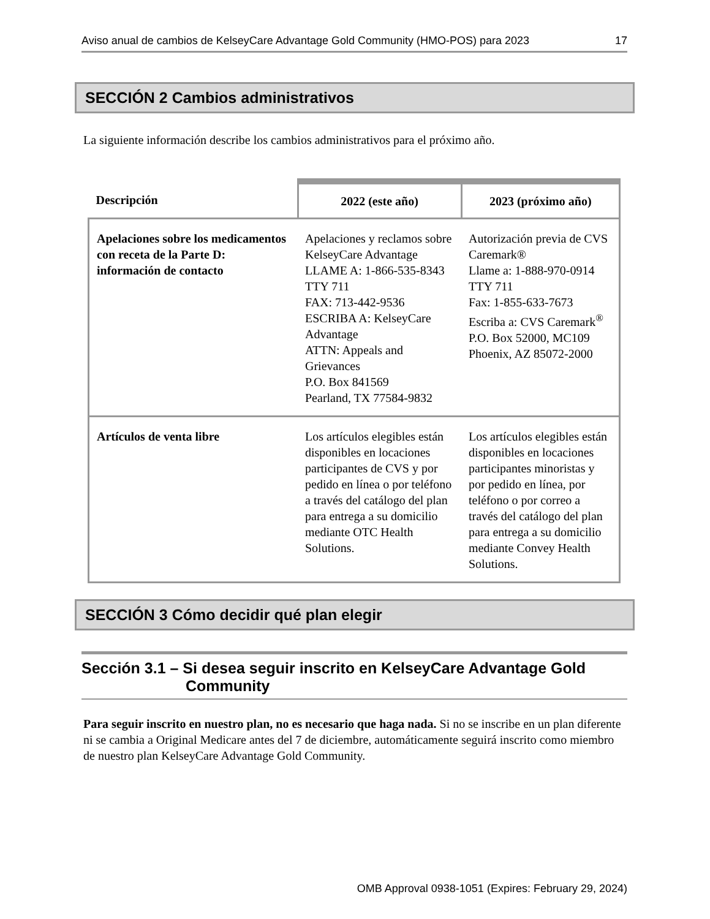Aviso anual de cambios de KelseyCare Advantage Gold Community (HMO-POS) para 2023 17
SECCIÓN 2 Cambios administrativos
La siguiente información describe los cambios administrativos para el próximo año.
| Descripción | 2022 (este año) | 2023 (próximo año) |
| --- | --- | --- |
| Apelaciones sobre los medicamentos con receta de la Parte D: información de contacto | Apelaciones y reclamos sobre KelseyCare Advantage LLAME A: 1-866-535-8343 TTY 711 FAX: 713-442-9536 ESCRIBA A: KelseyCare Advantage ATTN: Appeals and Grievances P.O. Box 841569 Pearland, TX 77584-9832 | Autorización previa de CVS Caremark® Llame a: 1-888-970-0914 TTY 711 Fax: 1-855-633-7673 Escriba a: CVS Caremark<sup>®</sup> P.O. Box 52000, MC109 Phoenix, AZ 85072-2000 |
| Artículos de venta libre | Los artículos elegibles están disponibles en locaciones participantes de CVS y por pedido en línea o por teléfono a través del catálogo del plan para entrega a su domicilio mediante OTC Health Solutions. | Los artículos elegibles están disponibles en locaciones participantes minoristas y por pedido en línea, por teléfono o por correo a través del catálogo del plan para entrega a su domicilio mediante Convey Health Solutions. |
SECCIÓN 3 Cómo decidir qué plan elegir
Sección 3.1 – Si desea seguir inscrito en KelseyCare Advantage Gold
Community
Para seguir inscrito en nuestro plan, no es necesario que haga nada. Si no se inscribe en un plan diferente ni se cambia a Original Medicare antes del 7 de diciembre, automáticamente seguirá inscrito como miembro de nuestro plan KelseyCare Advantage Gold Community.
OMB Approval 0938-1051 (Expires: February 29, 2024)